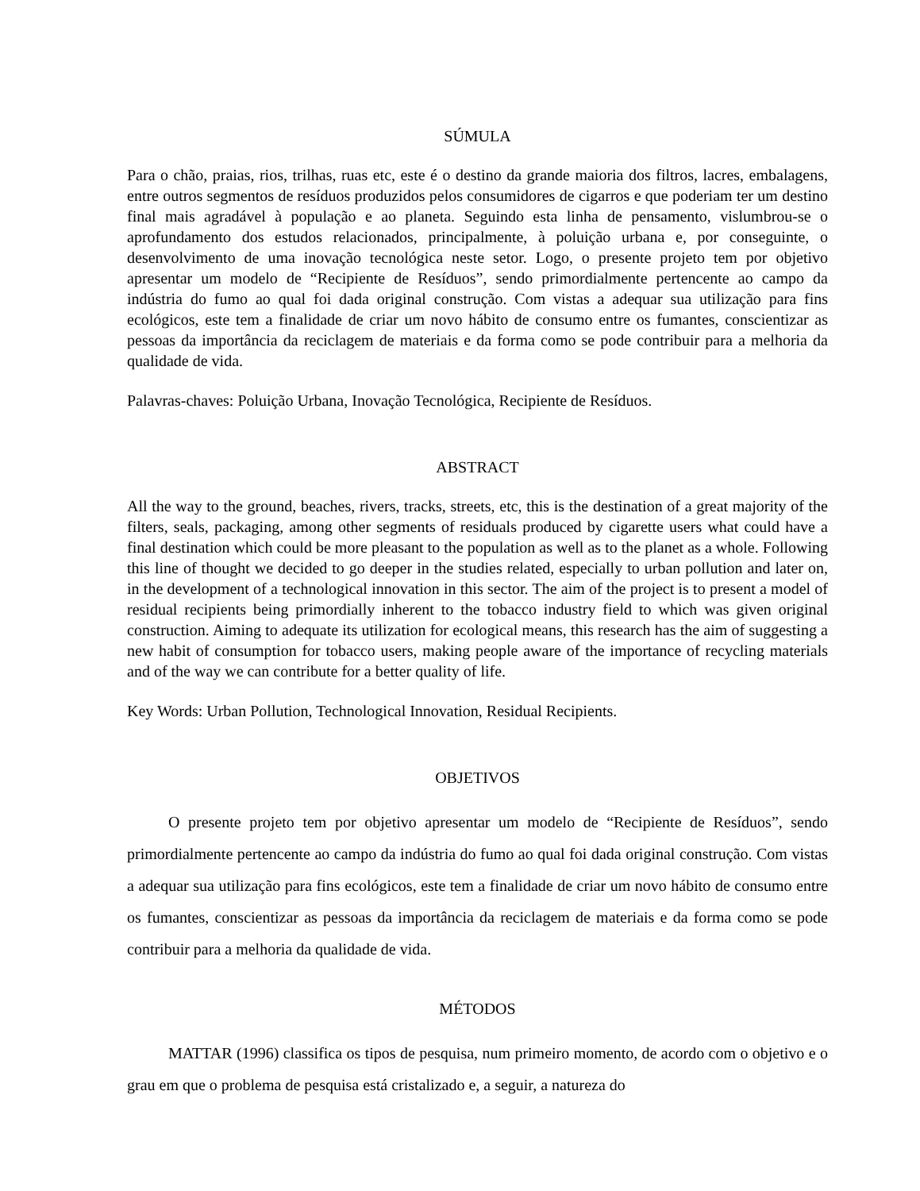SÚMULA
Para o chão, praias, rios, trilhas, ruas etc, este é o destino da grande maioria dos filtros, lacres, embalagens, entre outros segmentos de resíduos produzidos pelos consumidores de cigarros e que poderiam ter um destino final mais agradável à população e ao planeta. Seguindo esta linha de pensamento, vislumbrou-se o aprofundamento dos estudos relacionados, principalmente, à poluição urbana e, por conseguinte, o desenvolvimento de uma inovação tecnológica neste setor. Logo, o presente projeto tem por objetivo apresentar um modelo de “Recipiente de Resíduos”, sendo primordialmente pertencente ao campo da indústria do fumo ao qual foi dada original construção. Com vistas a adequar sua utilização para fins ecológicos, este tem a finalidade de criar um novo hábito de consumo entre os fumantes, conscientizar as pessoas da importância da reciclagem de materiais e da forma como se pode contribuir para a melhoria da qualidade de vida.
Palavras-chaves: Poluição Urbana, Inovação Tecnológica, Recipiente de Resíduos.
ABSTRACT
All the way to the ground, beaches, rivers, tracks, streets, etc, this is the destination of a great majority of the filters, seals, packaging, among other segments of residuals produced by cigarette users what could have a final destination which could be more pleasant to the population as well as to the planet as a whole. Following this line of thought we decided to go deeper in the studies related, especially to urban pollution and later on, in the development of a technological innovation in this sector. The aim of the project is to present a model of residual recipients being primordially inherent to the tobacco industry field to which was given original construction. Aiming to adequate its utilization for ecological means, this research has the aim of suggesting a new habit of consumption for tobacco users, making people aware of the importance of recycling materials and of the way we can contribute for a better quality of life.
Key Words: Urban Pollution, Technological Innovation, Residual Recipients.
OBJETIVOS
O presente projeto tem por objetivo apresentar um modelo de “Recipiente de Resíduos”, sendo primordialmente pertencente ao campo da indústria do fumo ao qual foi dada original construção. Com vistas a adequar sua utilização para fins ecológicos, este tem a finalidade de criar um novo hábito de consumo entre os fumantes, conscientizar as pessoas da importância da reciclagem de materiais e da forma como se pode contribuir para a melhoria da qualidade de vida.
MÉTODOS
MATTAR (1996) classifica os tipos de pesquisa, num primeiro momento, de acordo com o objetivo e o grau em que o problema de pesquisa está cristalizado e, a seguir, a natureza do